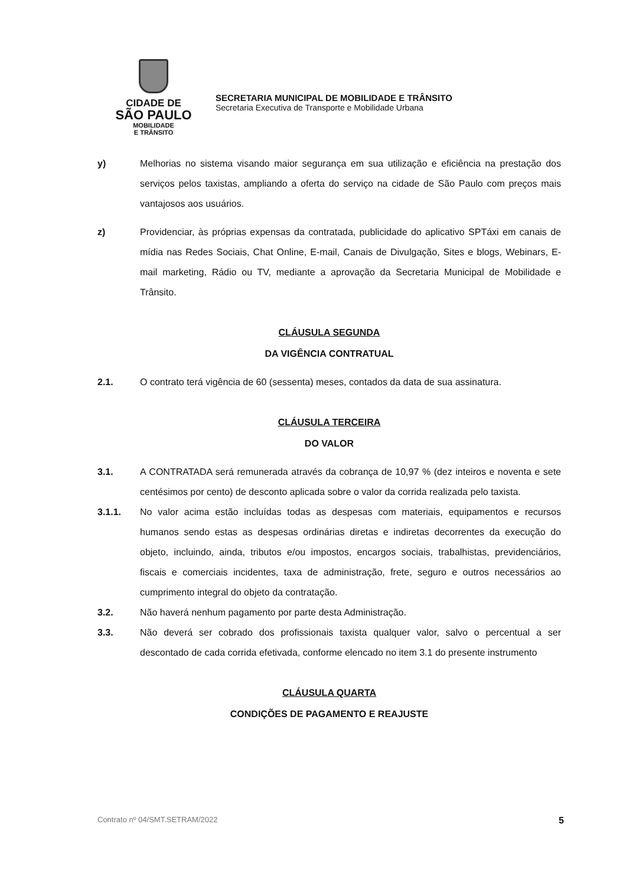CIDADE DE
SÃO PAULO
MOBILIDADE
E TRÂNSITO
SECRETARIA MUNICIPAL DE MOBILIDADE E TRÂNSITO
Secretaria Executiva de Transporte e Mobilidade Urbana
y) Melhorias no sistema visando maior segurança em sua utilização e eficiência na prestação dos serviços pelos taxistas, ampliando a oferta do serviço na cidade de São Paulo com preços mais vantajosos aos usuários.
z) Providenciar, às próprias expensas da contratada, publicidade do aplicativo SPTáxi em canais de mídia nas Redes Sociais, Chat Online, E-mail, Canais de Divulgação, Sites e blogs, Webinars, E-mail marketing, Rádio ou TV, mediante a aprovação da Secretaria Municipal de Mobilidade e Trânsito.
CLÁUSULA SEGUNDA
DA VIGÊNCIA CONTRATUAL
2.1. O contrato terá vigência de 60 (sessenta) meses, contados da data de sua assinatura.
CLÁUSULA TERCEIRA
DO VALOR
3.1. A CONTRATADA será remunerada através da cobrança de 10,97 % (dez inteiros e noventa e sete centésimos por cento) de desconto aplicada sobre o valor da corrida realizada pelo taxista.
3.1.1. No valor acima estão incluídas todas as despesas com materiais, equipamentos e recursos humanos sendo estas as despesas ordinárias diretas e indiretas decorrentes da execução do objeto, incluindo, ainda, tributos e/ou impostos, encargos sociais, trabalhistas, previdenciários, fiscais e comerciais incidentes, taxa de administração, frete, seguro e outros necessários ao cumprimento integral do objeto da contratação.
3.2. Não haverá nenhum pagamento por parte desta Administração.
3.3. Não deverá ser cobrado dos profissionais taxista qualquer valor, salvo o percentual a ser descontado de cada corrida efetivada, conforme elencado no item 3.1 do presente instrumento
CLÁUSULA QUARTA
CONDIÇÕES DE PAGAMENTO E REAJUSTE
Contrato nº 04/SMT.SETRAM/2022 5